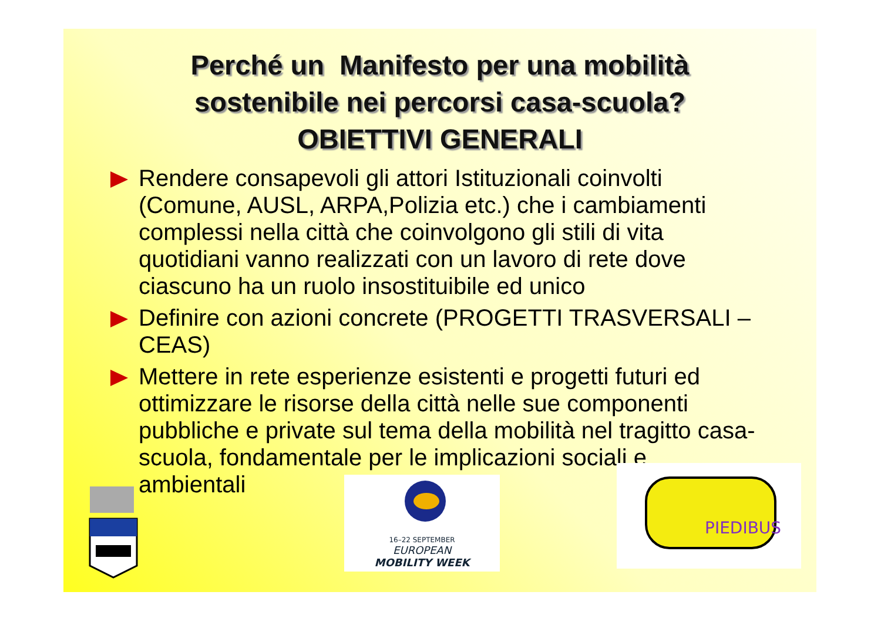Perché un Manifesto per una mobilità
sostenibile nei percorsi casa-scuola?
OBIETTIVI GENERALI
Rendere consapevoli gli attori Istituzionali coinvolti (Comune, AUSL, ARPA,Polizia etc.) che i cambiamenti complessi nella città che coinvolgono gli stili di vita quotidiani vanno realizzati con un lavoro di rete dove ciascuno ha un ruolo insostituibile ed unico
Definire con azioni concrete (PROGETTI TRASVERSALI – CEAS)
Mettere in rete esperienze esistenti e progetti futuri ed ottimizzare le risorse della città nelle sue componenti pubbliche e private sul tema della mobilità nel tragitto casa-scuola, fondamentale per le implicazioni sociali e ambientali
16–22 SEPTEMBER
EUROPEAN
MOBILITY WEEK
PIEDIBUS